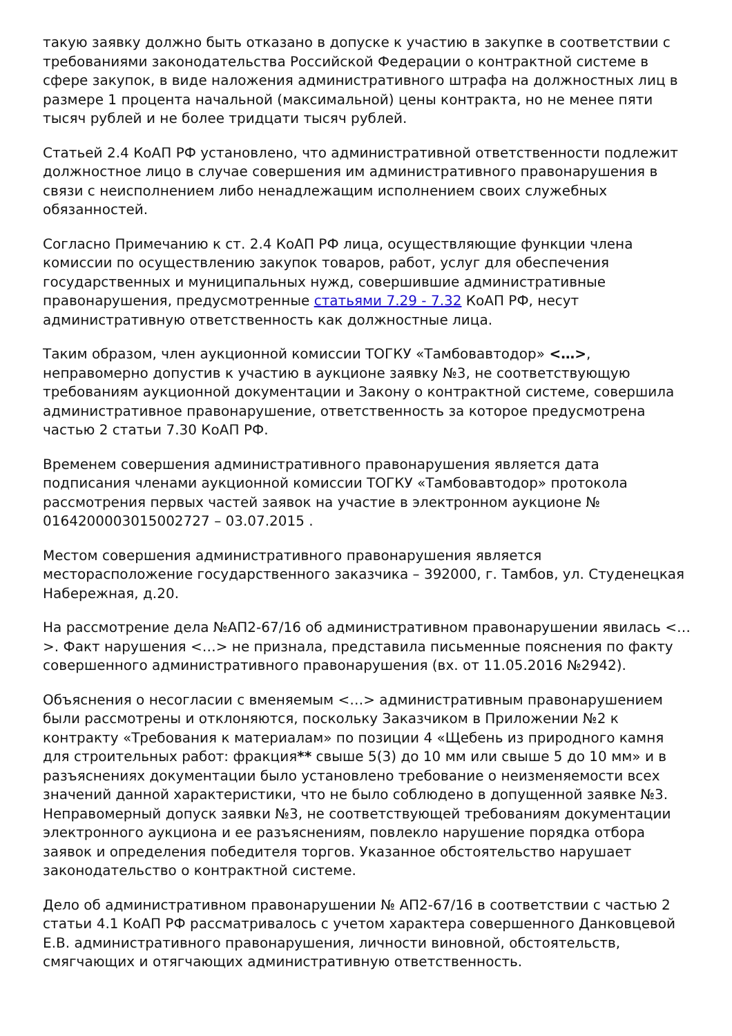такую заявку должно быть отказано в допуске к участию в закупке в соответствии с требованиями законодательства Российской Федерации о контрактной системе в сфере закупок, в виде наложения административного штрафа на должностных лиц в размере 1 процента начальной (максимальной) цены контракта, но не менее пяти тысяч рублей и не более тридцати тысяч рублей.
Статьей 2.4 КоАП РФ установлено, что административной ответственности подлежит должностное лицо в случае совершения им административного правонарушения в связи с неисполнением либо ненадлежащим исполнением своих служебных обязанностей.
Согласно Примечанию к ст. 2.4 КоАП РФ лица, осуществляющие функции члена комиссии по осуществлению закупок товаров, работ, услуг для обеспечения государственных и муниципальных нужд, совершившие административные правонарушения, предусмотренные статьями 7.29 - 7.32 КоАП РФ, несут административную ответственность как должностные лица.
Таким образом, член аукционной комиссии ТОГКУ «Тамбовавтодор» <…>, неправомерно допустив к участию в аукционе заявку №3, не соответствующую требованиям аукционной документации и Закону о контрактной системе, совершила административное правонарушение, ответственность за которое предусмотрена частью 2 статьи 7.30 КоАП РФ.
Временем совершения административного правонарушения является дата подписания членами аукционной комиссии ТОГКУ «Тамбовавтодор» протокола рассмотрения первых частей заявок на участие в электронном аукционе № 0164200003015002727 – 03.07.2015 .
Местом совершения административного правонарушения является месторасположение государственного заказчика – 392000, г. Тамбов, ул. Студенецкая Набережная, д.20.
На рассмотрение дела №АП2-67/16 об административном правонарушении явилась <…>. Факт нарушения <…> не признала, представила письменные пояснения по факту совершенного административного правонарушения (вх. от 11.05.2016 №2942).
Объяснения о несогласии с вменяемым <…> административным правонарушением были рассмотрены и отклоняются, поскольку Заказчиком в Приложении №2 к контракту «Требования к материалам» по позиции 4 «Щебень из природного камня для строительных работ: фракция** свыше 5(3) до 10 мм или свыше 5 до 10 мм» и в разъяснениях документации было установлено требование о неизменяемости всех значений данной характеристики, что не было соблюдено в допущенной заявке №3. Неправомерный допуск заявки №3, не соответствующей требованиям документации электронного аукциона и ее разъяснениям, повлекло нарушение порядка отбора заявок и определения победителя торгов. Указанное обстоятельство нарушает законодательство о контрактной системе.
Дело об административном правонарушении № АП2-67/16 в соответствии с частью 2 статьи 4.1 КоАП РФ рассматривалось с учетом характера совершенного Данковцевой Е.В. административного правонарушения, личности виновной, обстоятельств, смягчающих и отягчающих административную ответственность.